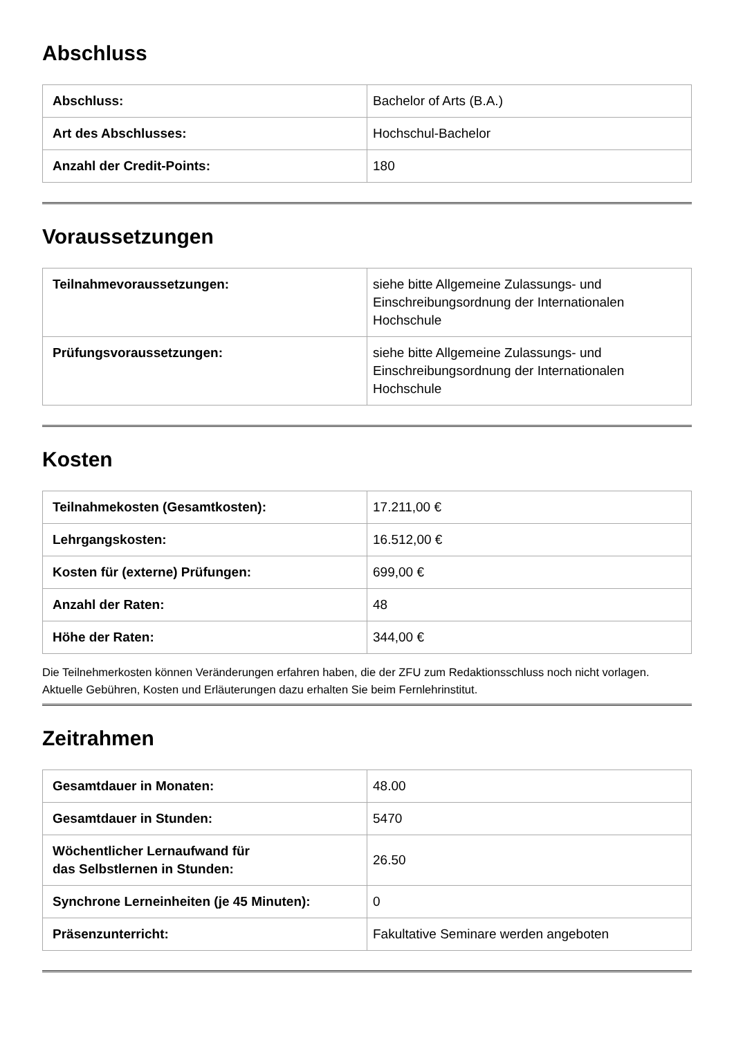Abschluss
| Abschluss: | Bachelor of Arts (B.A.) |
| Art des Abschlusses: | Hochschul-Bachelor |
| Anzahl der Credit-Points: | 180 |
Voraussetzungen
| Teilnahmevoraussetzungen: | siehe bitte Allgemeine Zulassungs- und Einschreibungsordnung der Internationalen Hochschule |
| Prüfungsvoraussetzungen: | siehe bitte Allgemeine Zulassungs- und Einschreibungsordnung der Internationalen Hochschule |
Kosten
| Teilnahmekosten (Gesamtkosten): | 17.211,00 € |
| Lehrgangskosten: | 16.512,00 € |
| Kosten für (externe) Prüfungen: | 699,00 € |
| Anzahl der Raten: | 48 |
| Höhe der Raten: | 344,00 € |
Die Teilnehmerkosten können Veränderungen erfahren haben, die der ZFU zum Redaktionsschluss noch nicht vorlagen. Aktuelle Gebühren, Kosten und Erläuterungen dazu erhalten Sie beim Fernlehrinstitut.
Zeitrahmen
| Gesamtdauer in Monaten: | 48.00 |
| Gesamtdauer in Stunden: | 5470 |
| Wöchentlicher Lernaufwand für das Selbstlernen in Stunden: | 26.50 |
| Synchrone Lerneinheiten (je 45 Minuten): | 0 |
| Präsenzunterricht: | Fakultative Seminare werden angeboten |